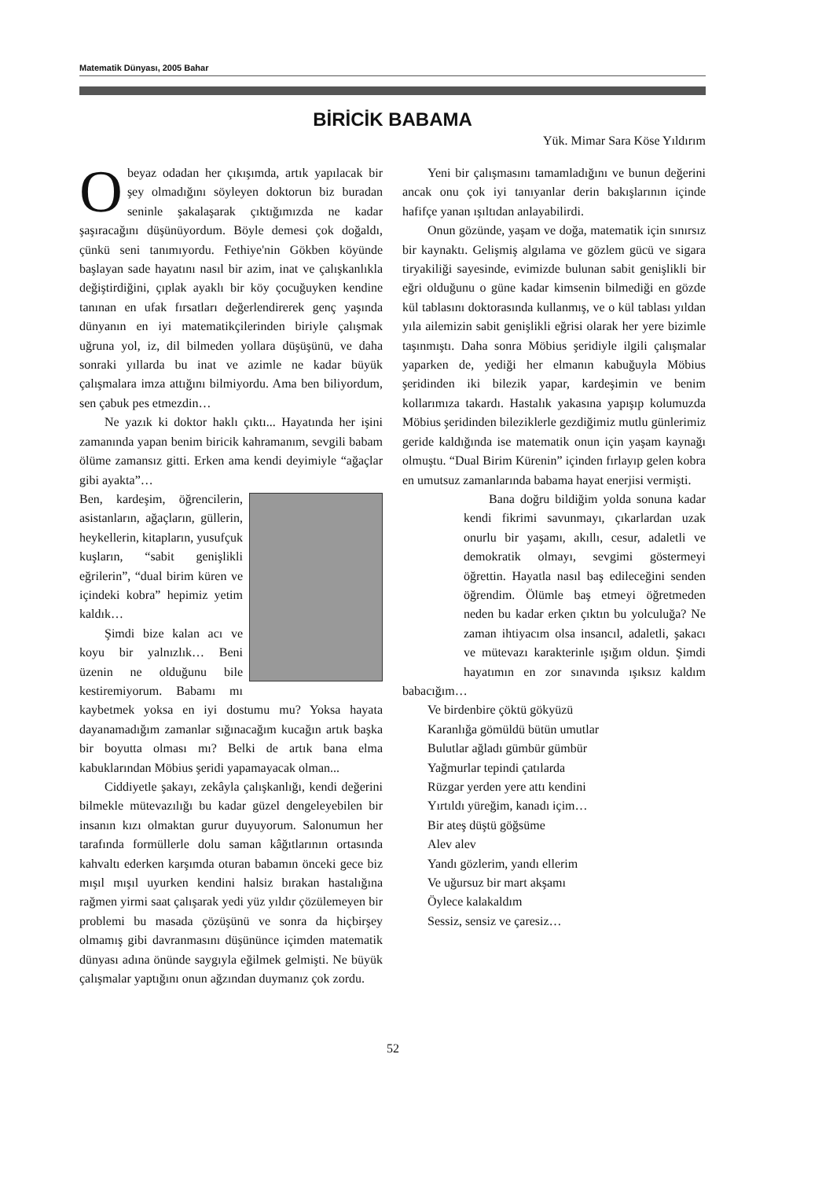Matematik Dünyası, 2005 Bahar
BİRİCİK BABAMA
Yük. Mimar Sara Köse Yıldırım
Obeyaz odadan her çıkışımda, artık yapılacak bir şey olmadığını söyleyen doktorun biz buradan seninle şakalaşarak çıktığımızda ne kadar şaşıracağını düşünüyordum. Böyle demesi çok doğaldı, çünkü seni tanımıyordu. Fethiye'nin Gökben köyünde başlayan sade hayatını nasıl bir azim, inat ve çalışkanlıkla değiştirdiğini, çıplak ayaklı bir köy çocuğuyken kendine tanınan en ufak fırsatları değerlendirerek genç yaşında dünyanın en iyi matematikçilerinden biriyle çalışmak uğruna yol, iz, dil bilmeden yollara düşüşünü, ve daha sonraki yıllarda bu inat ve azimle ne kadar büyük çalışmalara imza attığını bilmiyordu. Ama ben biliyordum, sen çabuk pes etmezdin…
Ne yazık ki doktor haklı çıktı... Hayatında her işini zamanında yapan benim biricik kahramanım, sevgili babam ölüme zamansız gitti. Erken ama kendi deyimiyle “ağaçlar gibi ayakta”…
Ben, kardeşim, öğrencilerin, asistanların, ağaçların, güllerin, heykellerin, kitapların, yusufçuk kuşların, “sabit genişlikli eğrilerin”, “dual birim küren ve içindeki kobra” hepimiz yetim kaldık…
Şimdi bize kalan acı ve koyu bir yalnızlık… Beni üzenin ne olduğunu bile kestiremiyorum. Babamı mı kaybetmek yoksa en iyi dostumu mu? Yoksa hayata dayanamadığım zamanlar sığınacağım kucağın artık başka bir boyutta olması mı? Belki de artık bana elma kabuklarından Möbius şeridi yapamayacak olman...
Ciddiyetle şakayı, zekâyla çalışkanlığı, kendi değerini bilmekle mütevazılığı bu kadar güzel dengeleyebilen bir insanın kızı olmaktan gurur duyuyorum. Salonumun her tarafında formüllerle dolu saman kâğıtlarının ortasında kahvaltı ederken karşımda oturan babamın önceki gece biz mışıl mışıl uyurken kendini halsiz bırakan hastalığına rağmen yirmi saat çalışarak yedi yüz yıldır çözülemeyen bir problemi bu masada çözüşünü ve sonra da hiçbirşey olmamış gibi davranmasını düşününce içimden matematik dünyası adına önünde saygıyla eğilmek gelmişti. Ne büyük çalışmalar yaptığını onun ağzından duymanız çok zordu.
Yeni bir çalışmasını tamamladığını ve bunun değerini ancak onu çok iyi tanıyanlar derin bakışlarının içinde hafifçe yanan ışıltıdan anlayabilirdi.
Onun gözünde, yaşam ve doğa, matematik için sınırsız bir kaynaktı. Gelişmiş algılama ve gözlem gücü ve sigara tiryakiliği sayesinde, evimizde bulunan sabit genişlikli bir eğri olduğunu o güne kadar kimsenin bilmediği en gözde kül tablasını doktorasında kullanmış, ve o kül tablası yıldan yıla ailemizin sabit genişlikli eğrisi olarak her yere bizimle taşınmıştı. Daha sonra Möbius şeridiyle ilgili çalışmalar yaparken de, yediği her elmanın kabuğuyla Möbius şeridinden iki bilezik yapar, kardeşimin ve benim kollarımıza takardı. Hastalık yakasına yapışıp kolumuzda Möbius şeridinden bileziklerle gezdiğimiz mutlu günlerimiz geride kaldığında ise matematik onun için yaşam kaynağı olmuştu. “Dual Birim Kürenin” içinden fırlayıp gelen kobra en umutsuz zamanlarında babama hayat enerjisi vermişti.
Bana doğru bildiğim yolda sonuna kadar kendi fikrimi savunmayı, çıkarlardan uzak onurlu bir yaşamı, akıllı, cesur, adaletli ve demokratik olmayı, sevgimi göstermeyi öğrettin. Hayatla nasıl baş edileceğini senden öğrendim. Ölümle baş etmeyi öğretmeden neden bu kadar erken çıktın bu yolculuğa? Ne zaman ihtiyacım olsa insancıl, adaletli, şakacı ve mütevazı karakterinle ışığım oldun. Şimdi hayatımın en zor sınavında ışıksız kaldım babacığım…
Ve birdenbire çöktü gökyüzü
Karanlığa gömüldü bütün umutlar
Bulutlar ağladı gümbür gümbür
Yağmurlar tepindi çatılarda
Rüzgar yerden yere attı kendini
Yırtıldı yüreğim, kanadı içim…
Bir ateş düştü göğsüme
Alev alev
Yandı gözlerim, yandı ellerim
Ve uğursuz bir mart akşamı
Öylece kalakaldım
Sessiz, sensiz ve çaresiz…
52